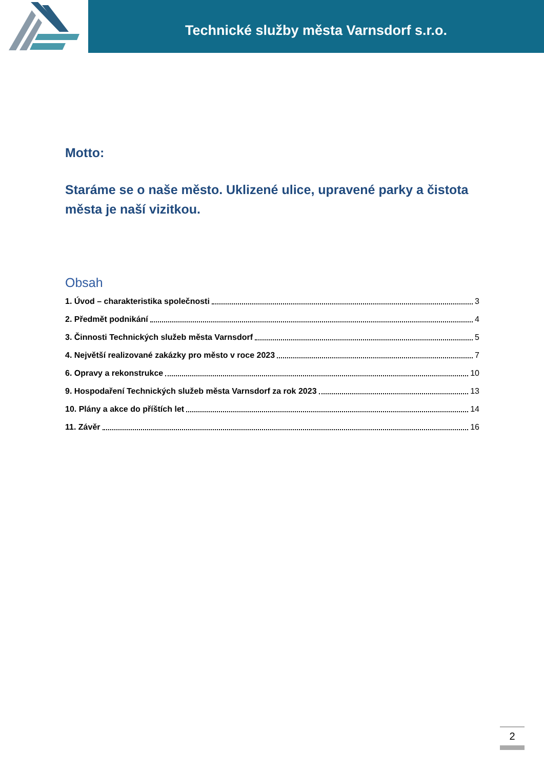Technické služby města Varnsdorf s.r.o.
Motto:
Staráme se o naše město. Uklizené ulice, upravené parky a čistota města je naší vizitkou.
Obsah
1. Úvod – charakteristika společnosti 3
2. Předmět podnikání 4
3. Činnosti Technických služeb města Varnsdorf 5
4. Největší realizované zakázky pro město v roce 2023 7
6. Opravy a rekonstrukce 10
9. Hospodaření Technických služeb města Varnsdorf za rok 2023 13
10. Plány a akce do příštích let 14
11. Závěr 16
2